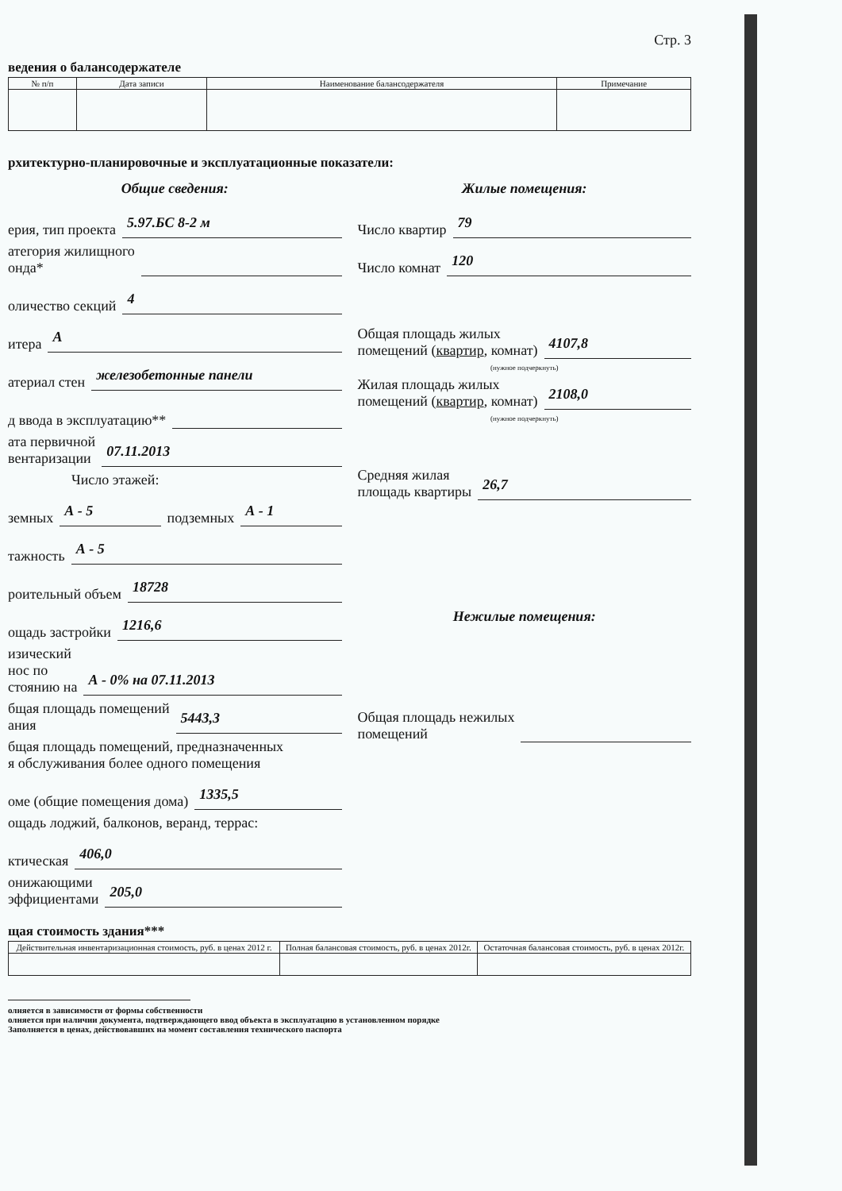Стр. 3
ведения о балансодержателе
| № п/п | Дата записи | Наименование балансодержателя | Примечание |
| --- | --- | --- | --- |
рхитектурно-планировочные и эксплуатационные показатели:
Общие сведения:
ерия, тип проекта 5.97.БС 8-2 м
атегория жилищного
онда*
оличество секций 4
итера А
атериал стен железобетонные панели
д ввода в эксплуатацию**
ата первичной
вентаризации 07.11.2013
Число этажей:
земных А - 5 подземных А - 1
тажность А - 5
роительный объем 18728
ощадь застройки 1216,6
изический
нос по
стоянию на А - 0% на 07.11.2013
бщая площадь помещений
ания 5443,3
бщая площадь помещений, предназначенных
я обслуживания более одного помещения
оме (общие помещения дома) 1335,5
ощадь лоджий, балконов, веранд, террас:
ктическая 406,0
онижающими
эффициентами 205,0
Жилые помещения:
Число квартир 79
Число комнат 120
Общая площадь жилых
помещений (квартир, комнат) 4107,8
(нужное подчеркнуть)
Жилая площадь жилых
помещений (квартир, комнат) 2108,0
(нужное подчеркнуть)
Средняя жилая
площадь квартиры 26,7
Нежилые помещения:
Общая площадь нежилых
помещений
щая стоимость здания***
| Действительная инвентаризационная стоимость, руб. в ценах 2012 г. | Полная балансовая стоимость, руб. в ценах 2012г. | Остаточная балансовая стоимость, руб. в ценах 2012г. |
| --- | --- | --- |
олняется в зависимости от формы собственности
олняется при наличии документа, подтверждающего ввод объекта в эксплуатацию в установленном порядке
Заполняется в ценах, действовавших на момент составления технического паспорта